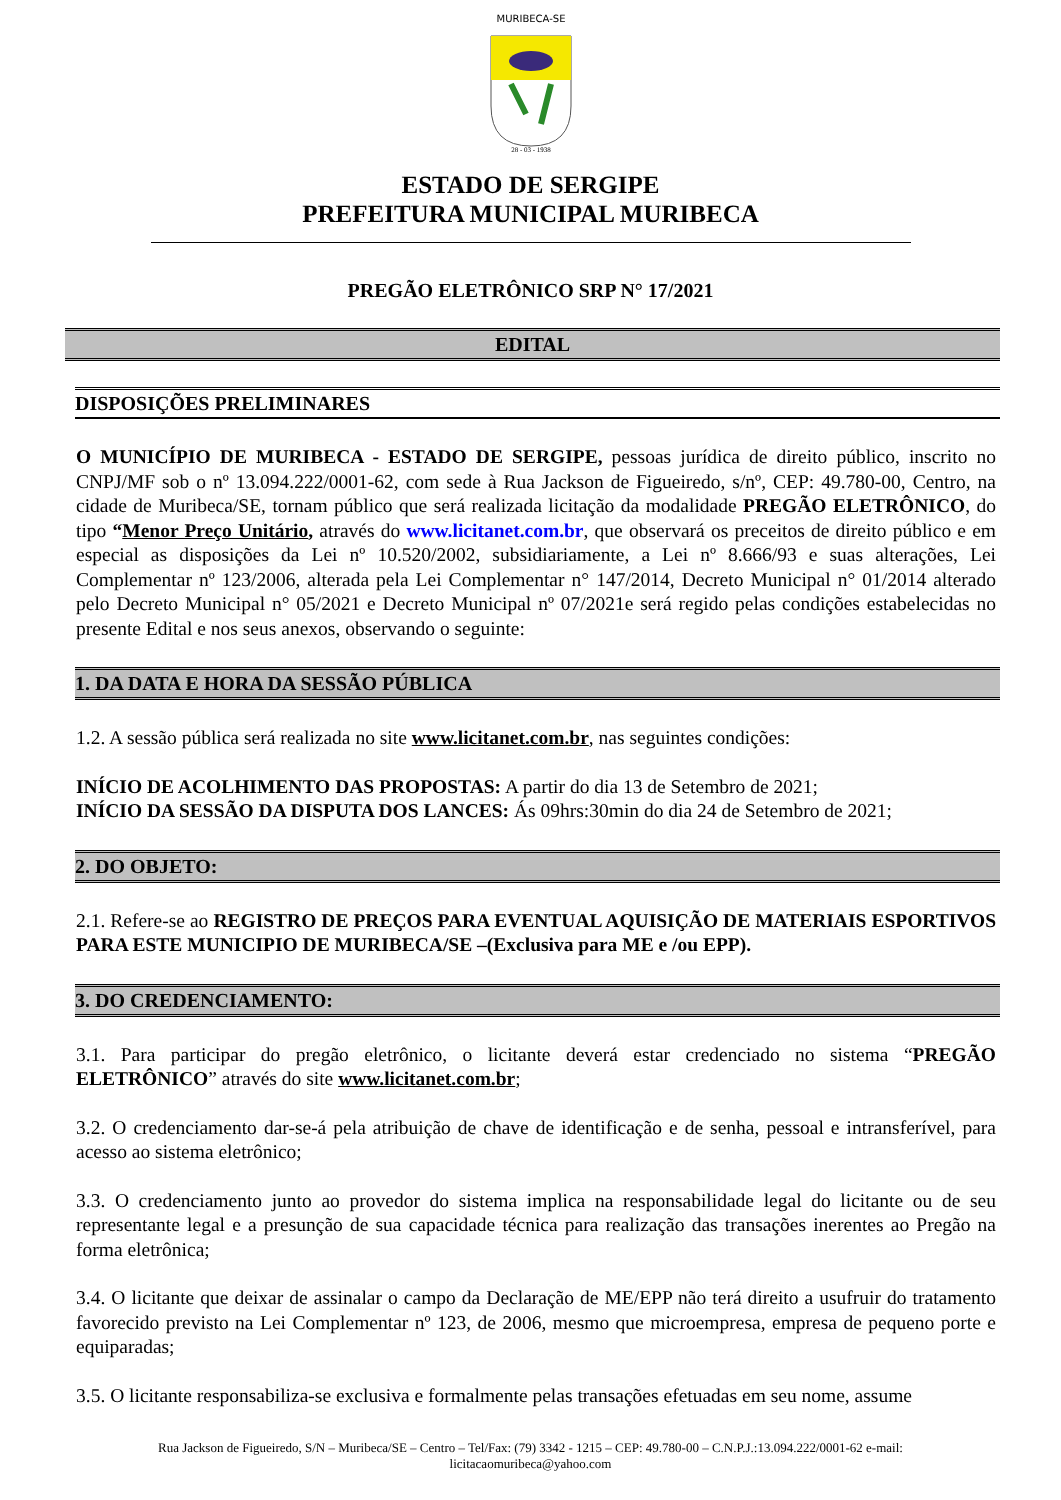MURIBECA-SE
28 - 03 - 1938
ESTADO DE SERGIPE
PREFEITURA MUNICIPAL MURIBECA
PREGÃO ELETRÔNICO SRP N° 17/2021
EDITAL
DISPOSIÇÕES PRELIMINARES
O MUNICÍPIO DE MURIBECA - ESTADO DE SERGIPE, pessoas jurídica de direito público, inscrito no CNPJ/MF sob o nº 13.094.222/0001-62, com sede à Rua Jackson de Figueiredo, s/nº, CEP: 49.780-00, Centro, na cidade de Muribeca/SE, tornam público que será realizada licitação da modalidade PREGÃO ELETRÔNICO, do tipo “Menor Preço Unitário, através do www.licitanet.com.br, que observará os preceitos de direito público e em especial as disposições da Lei nº 10.520/2002, subsidiariamente, a Lei nº 8.666/93 e suas alterações, Lei Complementar nº 123/2006, alterada pela Lei Complementar n° 147/2014, Decreto Municipal n° 01/2014 alterado pelo Decreto Municipal n° 05/2021 e Decreto Municipal nº 07/2021e será regido pelas condições estabelecidas no presente Edital e nos seus anexos, observando o seguinte:
1. DA DATA E HORA DA SESSÃO PÚBLICA
1.2. A sessão pública será realizada no site www.licitanet.com.br, nas seguintes condições:
INÍCIO DE ACOLHIMENTO DAS PROPOSTAS: A partir do dia 13 de Setembro de 2021;
INÍCIO DA SESSÃO DA DISPUTA DOS LANCES: Ás 09hrs:30min do dia 24 de Setembro de 2021;
2. DO OBJETO:
2.1. Refere-se ao REGISTRO DE PREÇOS PARA EVENTUAL AQUISIÇÃO DE MATERIAIS ESPORTIVOS PARA ESTE MUNICIPIO DE MURIBECA/SE –(Exclusiva para ME e /ou EPP).
3. DO CREDENCIAMENTO:
3.1. Para participar do pregão eletrônico, o licitante deverá estar credenciado no sistema “PREGÃO ELETRÔNICO” através do site www.licitanet.com.br;
3.2. O credenciamento dar-se-á pela atribuição de chave de identificação e de senha, pessoal e intransferível, para acesso ao sistema eletrônico;
3.3. O credenciamento junto ao provedor do sistema implica na responsabilidade legal do licitante ou de seu representante legal e a presunção de sua capacidade técnica para realização das transações inerentes ao Pregão na forma eletrônica;
3.4. O licitante que deixar de assinalar o campo da Declaração de ME/EPP não terá direito a usufruir do tratamento favorecido previsto na Lei Complementar nº 123, de 2006, mesmo que microempresa, empresa de pequeno porte e equiparadas;
3.5. O licitante responsabiliza-se exclusiva e formalmente pelas transações efetuadas em seu nome, assume
Rua Jackson de Figueiredo, S/N – Muribeca/SE – Centro – Tel/Fax: (79) 3342 - 1215 – CEP: 49.780-00 – C.N.P.J.:13.094.222/0001-62 e-mail:
licitacaomuribeca@yahoo.com